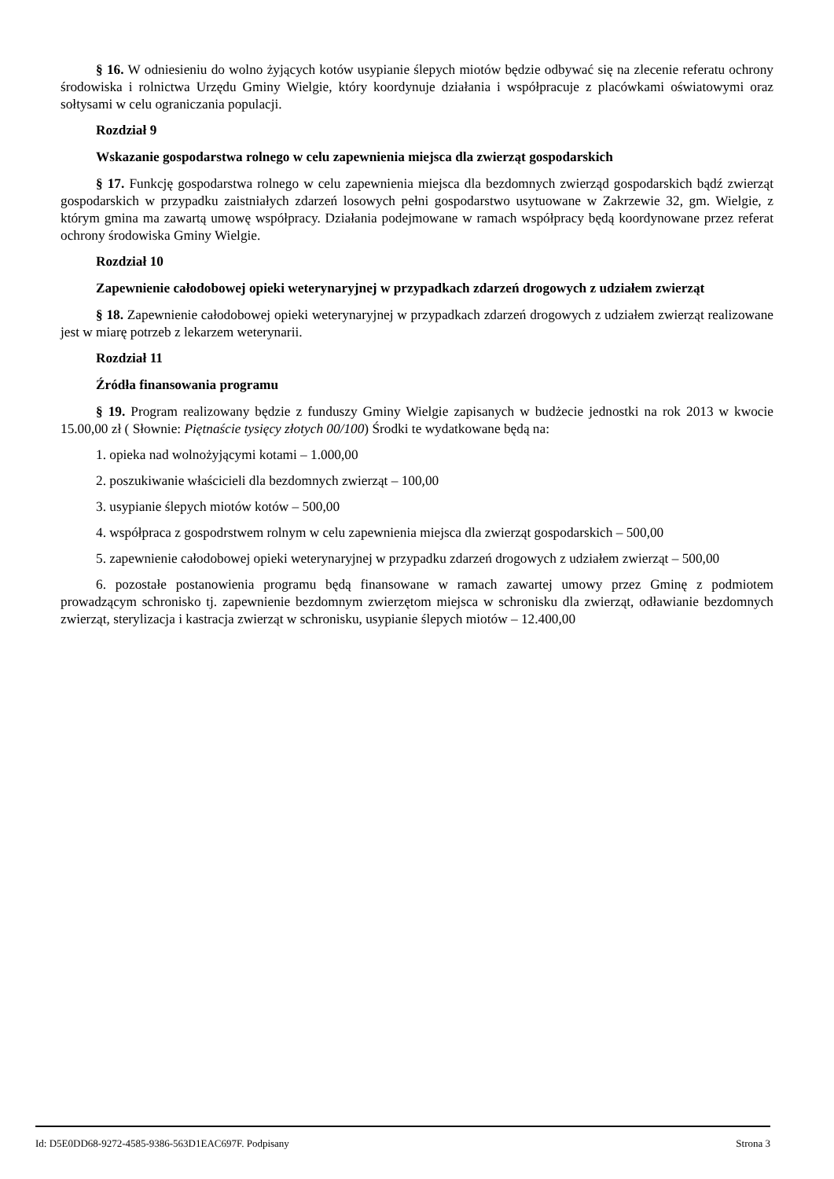§ 16. W odniesieniu do wolno żyjących kotów usypianie ślepych miotów będzie odbywać się na zlecenie referatu ochrony środowiska i rolnictwa Urzędu Gminy Wielgie, który koordynuje działania i współpracuje z placówkami oświatowymi oraz sołtysami w celu ograniczania populacji.
Rozdział 9
Wskazanie gospodarstwa rolnego w celu zapewnienia miejsca dla zwierząt gospodarskich
§ 17. Funkcję gospodarstwa rolnego w celu zapewnienia miejsca dla bezdomnych zwierząd gospodarskich bądź zwierząt gospodarskich w przypadku zaistniałych zdarzeń losowych pełni gospodarstwo usytuowane w Zakrzewie 32, gm. Wielgie, z którym gmina ma zawartą umowę współpracy. Działania podejmowane w ramach współpracy będą koordynowane przez referat ochrony środowiska Gminy Wielgie.
Rozdział 10
Zapewnienie całodobowej opieki weterynaryjnej w przypadkach zdarzeń drogowych z udziałem zwierząt
§ 18. Zapewnienie całodobowej opieki weterynaryjnej w przypadkach zdarzeń drogowych z udziałem zwierząt realizowane jest w miarę potrzeb z lekarzem weterynarii.
Rozdział 11
Źródła finansowania programu
§ 19. Program realizowany będzie z funduszy Gminy Wielgie zapisanych w budżecie jednostki na rok 2013 w kwocie 15.00,00 zł ( Słownie: Piętnaście tysięcy złotych 00/100) Środki te wydatkowane będą na:
1. opieka nad wolnożyjącymi kotami – 1.000,00
2. poszukiwanie właścicieli dla bezdomnych zwierząt – 100,00
3. usypianie ślepych miotów kotów – 500,00
4. współpraca z gospodrstwem rolnym w celu zapewnienia miejsca dla zwierząt gospodarskich – 500,00
5. zapewnienie całodobowej opieki weterynaryjnej w przypadku zdarzeń drogowych z udziałem zwierząt – 500,00
6. pozostałe postanowienia programu będą finansowane w ramach zawartej umowy przez Gminę z podmiotem prowadzącym schronisko tj. zapewnienie bezdomnym zwierzętom miejsca w schronisku dla zwierząt, odławianie bezdomnych zwierząt, sterylizacja i kastracja zwierząt w schronisku, usypianie ślepych miotów – 12.400,00
Id: D5E0DD68-9272-4585-9386-563D1EAC697F. Podpisany Strona 3